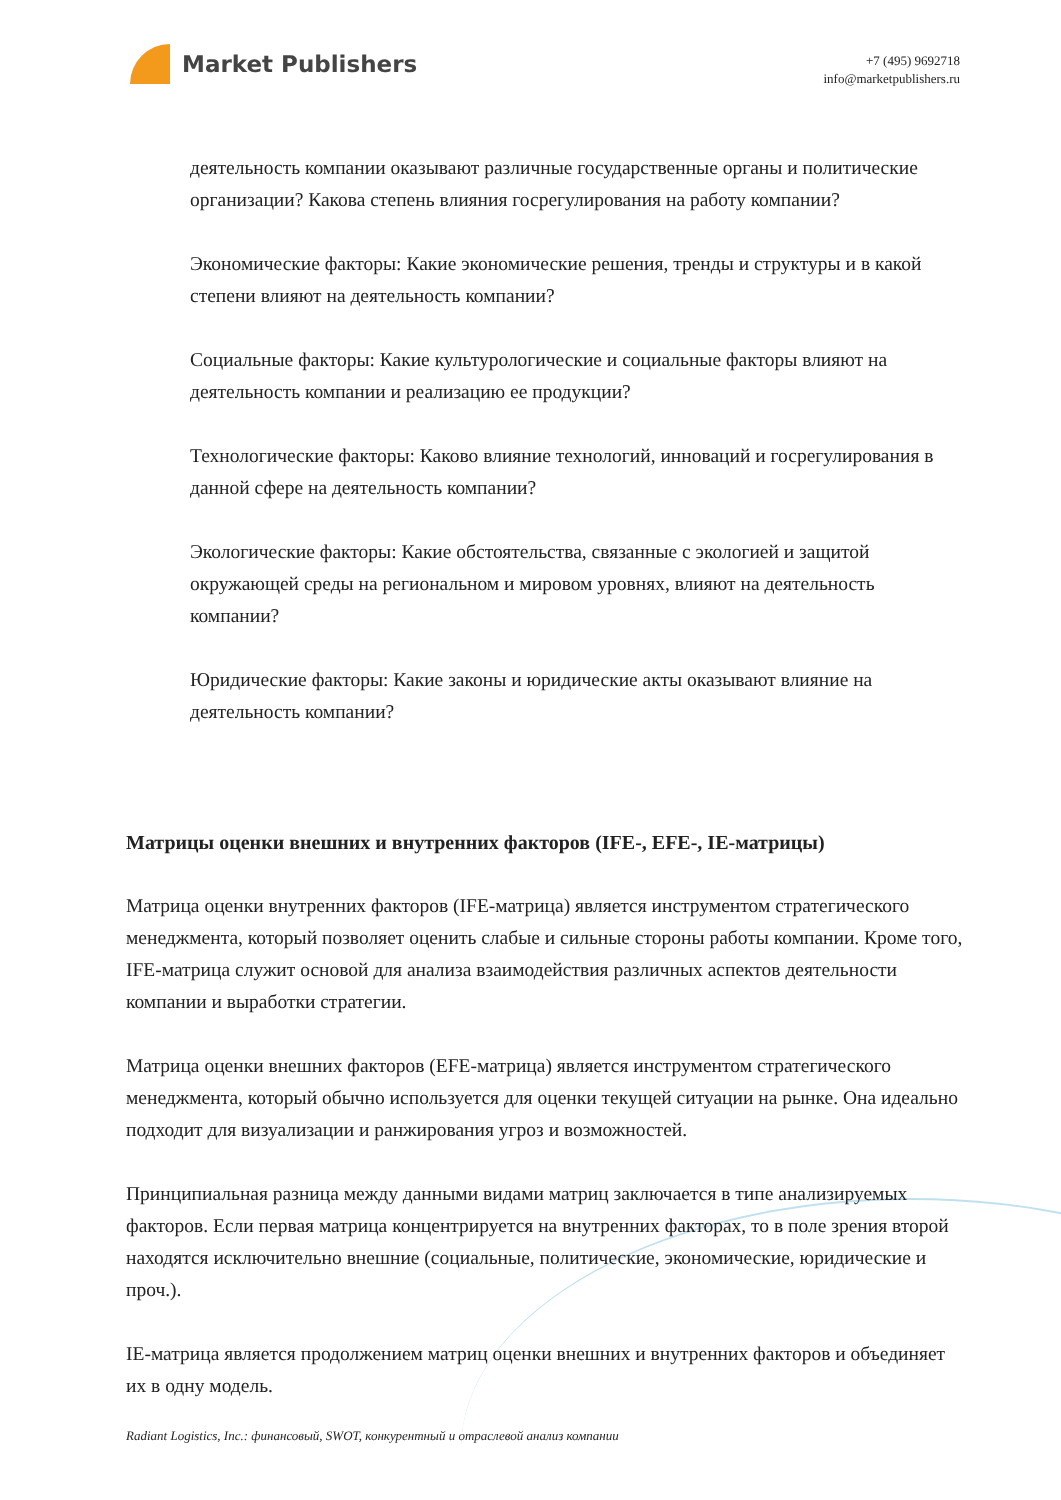Market Publishers
+7 (495) 9692718
info@marketpublishers.ru
деятельность компании оказывают различные государственные органы и политические организации? Какова степень влияния госрегулирования на работу компании?
Экономические факторы: Какие экономические решения, тренды и структуры и в какой степени влияют на деятельность компании?
Социальные факторы: Какие культурологические и социальные факторы влияют на деятельность компании и реализацию ее продукции?
Технологические факторы: Каково влияние технологий, инноваций и госрегулирования в данной сфере на деятельность компании?
Экологические факторы: Какие обстоятельства, связанные с экологией и защитой окружающей среды на региональном и мировом уровнях, влияют на деятельность компании?
Юридические факторы: Какие законы и юридические акты оказывают влияние на деятельность компании?
Матрицы оценки внешних и внутренних факторов (IFE-, EFE-, IE-матрицы)
Матрица оценки внутренних факторов (IFE-матрица) является инструментом стратегического менеджмента, который позволяет оценить слабые и сильные стороны работы компании. Кроме того, IFE-матрица служит основой для анализа взаимодействия различных аспектов деятельности компании и выработки стратегии.
Матрица оценки внешних факторов (EFE-матрица) является инструментом стратегического менеджмента, который обычно используется для оценки текущей ситуации на рынке. Она идеально подходит для визуализации и ранжирования угроз и возможностей.
Принципиальная разница между данными видами матриц заключается в типе анализируемых факторов. Если первая матрица концентрируется на внутренних факторах, то в поле зрения второй находятся исключительно внешние (социальные, политические, экономические, юридические и проч.).
IE-матрица является продолжением матриц оценки внешних и внутренних факторов и объединяет их в одну модель.
Radiant Logistics, Inc.: финансовый, SWOT, конкурентный и отраслевой анализ компании